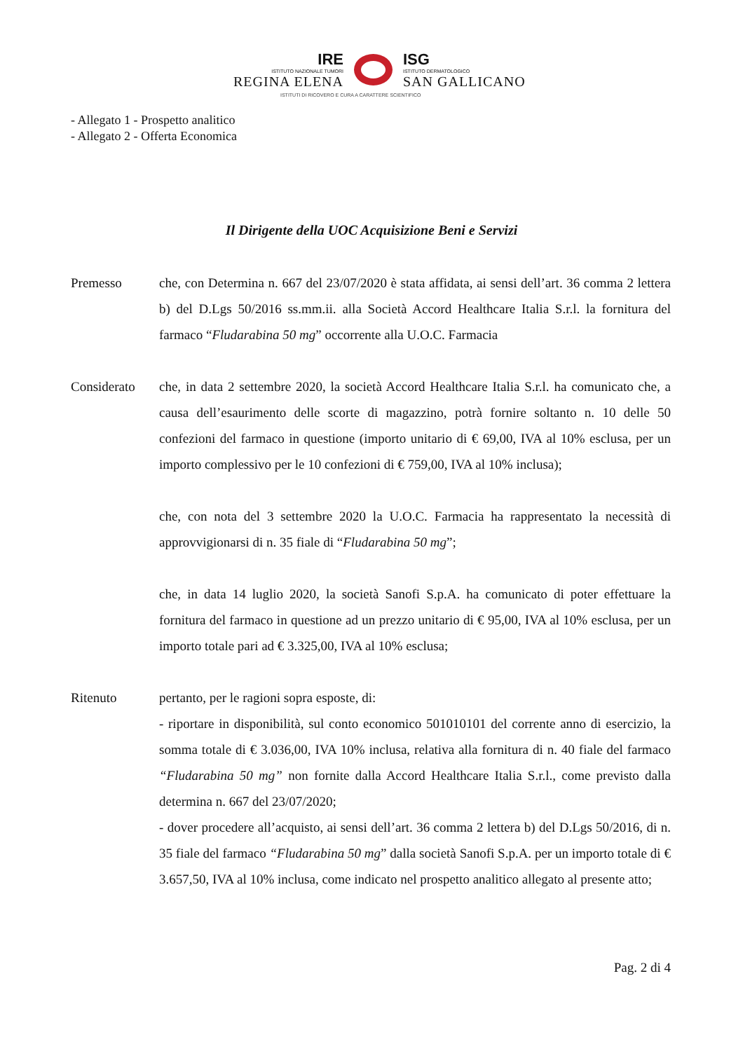IRE
ISTITUTO NAZIONALE TUMORI
REGINA ELENA
ISG
ISTITUTO DERMATOLOGICO
SAN GALLICANO
ISTITUTI DI RICOVERO E CURA A CARATTERE SCIENTIFICO
- Allegato 1 - Prospetto analitico
- Allegato 2 - Offerta Economica
Il Dirigente della UOC Acquisizione Beni e Servizi
Premesso che, con Determina n. 667 del 23/07/2020 è stata affidata, ai sensi dell’art. 36 comma 2 lettera b) del D.Lgs 50/2016 ss.mm.ii. alla Società Accord Healthcare Italia S.r.l. la fornitura del farmaco “Fludarabina 50 mg” occorrente alla U.O.C. Farmacia
Considerato che, in data 2 settembre 2020, la società Accord Healthcare Italia S.r.l. ha comunicato che, a causa dell’esaurimento delle scorte di magazzino, potrà fornire soltanto n. 10 delle 50 confezioni del farmaco in questione (importo unitario di € 69,00, IVA al 10% esclusa, per un importo complessivo per le 10 confezioni di € 759,00, IVA al 10% inclusa);
che, con nota del 3 settembre 2020 la U.O.C. Farmacia ha rappresentato la necessità di approvvigionarsi di n. 35 fiale di “Fludarabina 50 mg”;
che, in data 14 luglio 2020, la società Sanofi S.p.A. ha comunicato di poter effettuare la fornitura del farmaco in questione ad un prezzo unitario di € 95,00, IVA al 10% esclusa, per un importo totale pari ad € 3.325,00, IVA al 10% esclusa;
Ritenuto pertanto, per le ragioni sopra esposte, di:
- riportare in disponibilità, sul conto economico 501010101 del corrente anno di esercizio, la somma totale di € 3.036,00, IVA 10% inclusa, relativa alla fornitura di n. 40 fiale del farmaco “Fludarabina 50 mg” non fornite dalla Accord Healthcare Italia S.r.l., come previsto dalla determina n. 667 del 23/07/2020;
- dover procedere all’acquisto, ai sensi dell’art. 36 comma 2 lettera b) del D.Lgs 50/2016, di n. 35 fiale del farmaco “Fludarabina 50 mg” dalla società Sanofi S.p.A. per un importo totale di € 3.657,50, IVA al 10% inclusa, come indicato nel prospetto analitico allegato al presente atto;
Pag. 2 di 4